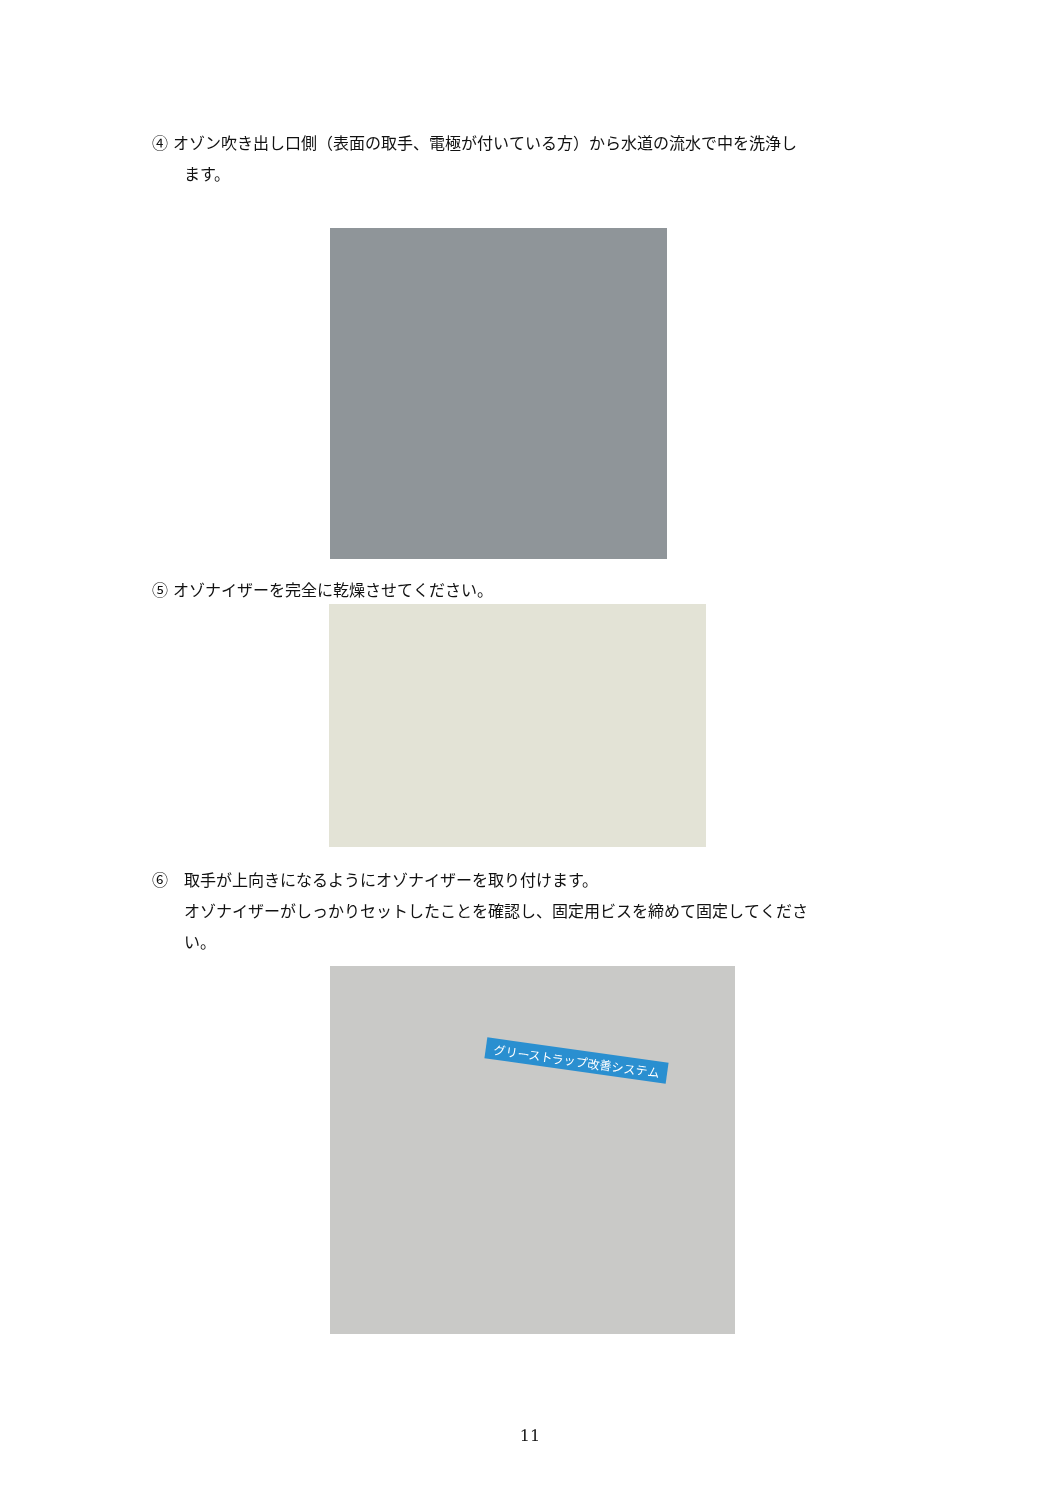④ オゾン吹き出し口側（表面の取手、電極が付いている方）から水道の流水で中を洗浄し
ます。
⑤ オゾナイザーを完全に乾燥させてください。
⑥　取手が上向きになるようにオゾナイザーを取り付けます。
オゾナイザーがしっかりセットしたことを確認し、固定用ビスを締めて固定してくださ
い。
グリーストラップ改善システム
11